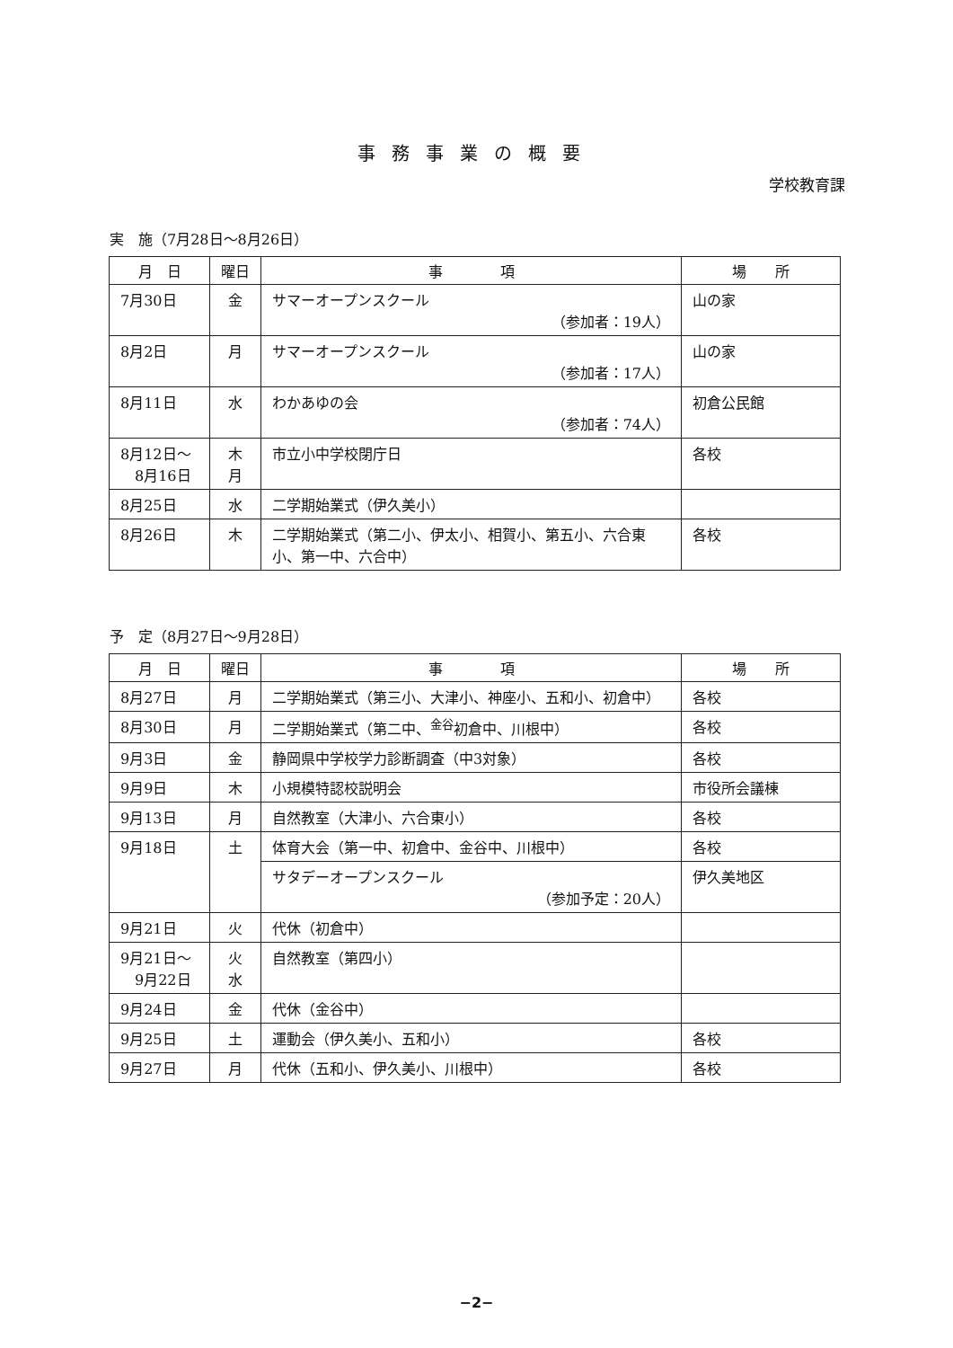事務事業の概要
学校教育課
実　施（7月28日～8月26日）
| 月 日 | 曜日 | 事 項 | 場 所 |
| --- | --- | --- | --- |
| 7月30日 | 金 | サマーオープンスクール （参加者：19人） | 山の家 |
| 8月2日 | 月 | サマーオープンスクール （参加者：17人） | 山の家 |
| 8月11日 | 水 | わかあゆの会 （参加者：74人） | 初倉公民館 |
| 8月12日～ 8月16日 | 木 月 | 市立小中学校閉庁日 | 各校 |
| 8月25日 | 水 | 二学期始業式（伊久美小） | |
| 8月26日 | 木 | 二学期始業式（第二小、伊太小、相賀小、第五小、六合東小、第一中、六合中） | 各校 |
予　定（8月27日～9月28日）
| 月 日 | 曜日 | 事 項 | 場 所 |
| --- | --- | --- | --- |
| 8月27日 | 月 | 二学期始業式（第三小、大津小、神座小、五和小、初倉中） | 各校 |
| 8月30日 | 月 | 二学期始業式（第二中、<sup>金谷</sup>初倉中、川根中） | 各校 |
| 9月3日 | 金 | 静岡県中学校学力診断調査（中3対象） | 各校 |
| 9月9日 | 木 | 小規模特認校説明会 | 市役所会議棟 |
| 9月13日 | 月 | 自然教室（大津小、六合東小） | 各校 |
| 9月18日 | 土 | 体育大会（第一中、初倉中、金谷中、川根中） | 各校 |
| | | サタデーオープンスクール （参加予定：20人） | 伊久美地区 |
| 9月21日 | 火 | 代休（初倉中） | |
| 9月21日～ 9月22日 | 火 水 | 自然教室（第四小） | |
| 9月24日 | 金 | 代休（金谷中） | |
| 9月25日 | 土 | 運動会（伊久美小、五和小） | 各校 |
| 9月27日 | 月 | 代休（五和小、伊久美小、川根中） | 各校 |
−2−